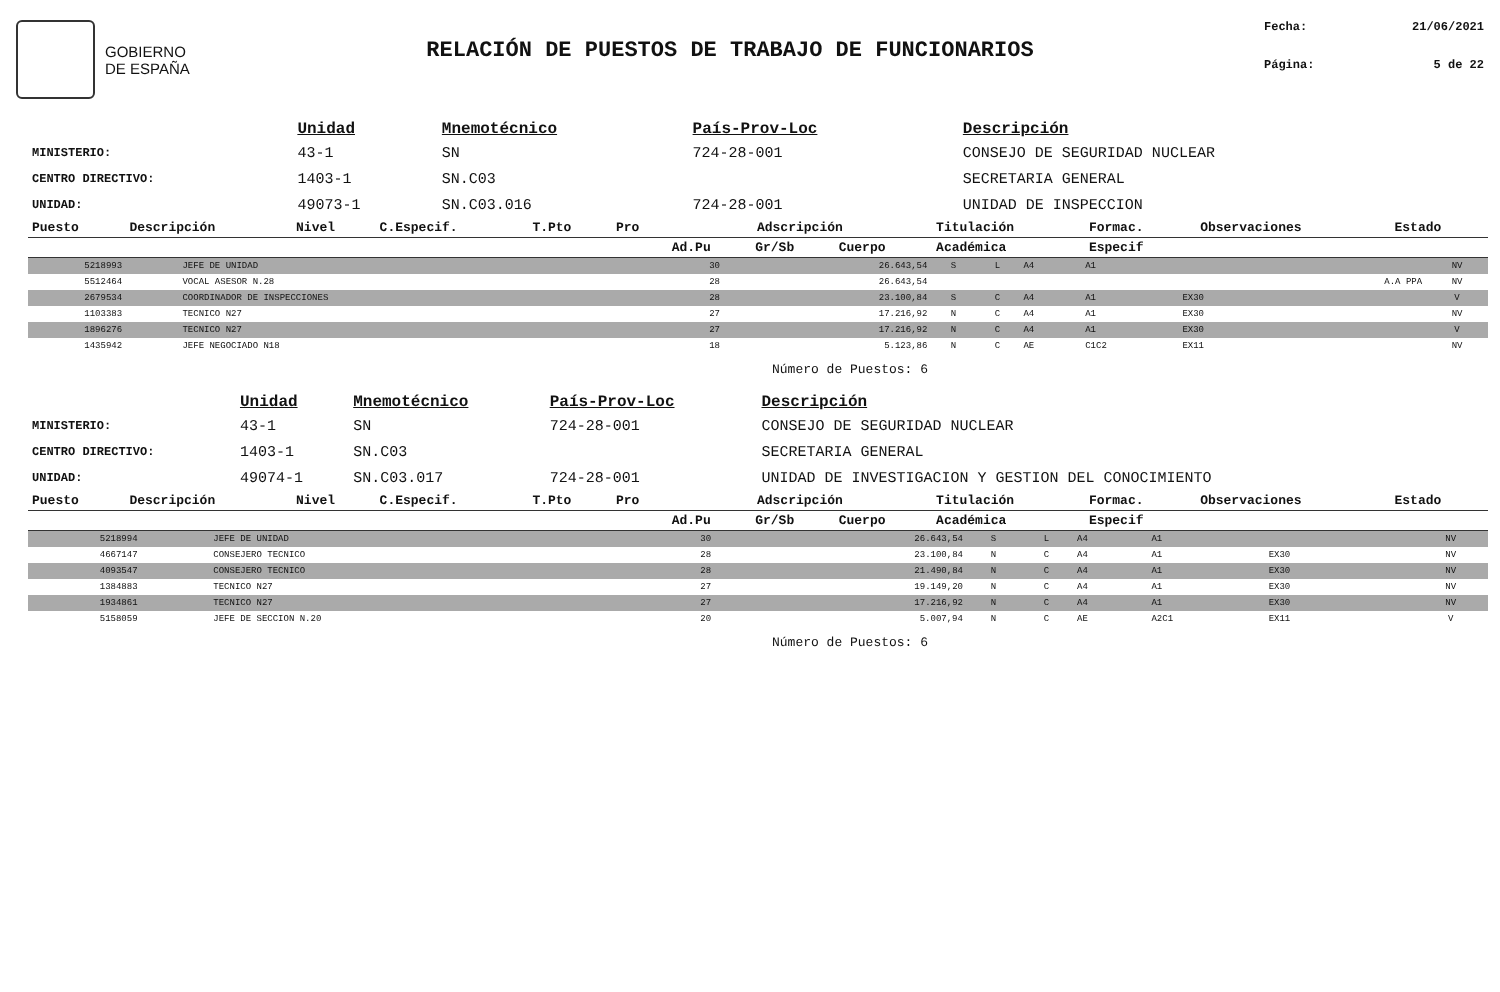GOBIERNO
DE ESPAÑA
RELACIÓN DE PUESTOS DE TRABAJO DE FUNCIONARIOS
Fecha: 21/06/2021
Página: 5 de 22
| | Unidad | Mnemotécnico | País-Prov-Loc | Descripción |
| --- | --- | --- | --- | --- |
| MINISTERIO: | 43-1 | SN | 724-28-001 | CONSEJO DE SEGURIDAD NUCLEAR |
| CENTRO DIRECTIVO: | 1403-1 | SN.C03 | | SECRETARIA GENERAL |
| UNIDAD: | 49073-1 | SN.C03.016 | 724-28-001 | UNIDAD DE INSPECCION |
| Puesto | Descripción | Nivel | C.Especif. | T.Pto | Pro | Adscripción | | | Titulación | Formac. | Observaciones | Estado |
| --- | --- | --- | --- | --- | --- | --- | --- | --- | --- | --- | --- | --- |
| | | | | | | Ad.Pu | Gr/Sb | Cuerpo | Académica | Especif | | |
| 5218993 | JEFE DE UNIDAD | 30 | 26.643,54 | S | L | A4 | A1 | | | NV |
| 5512464 | VOCAL ASESOR N.28 | 28 | 26.643,54 | | | | | | A.A PPA | NV |
| 2679534 | COORDINADOR DE INSPECCIONES | 28 | 23.100,84 | S | C | A4 | A1 | EX30 | | V |
| 1103383 | TECNICO N27 | 27 | 17.216,92 | N | C | A4 | A1 | EX30 | | NV |
| 1896276 | TECNICO N27 | 27 | 17.216,92 | N | C | A4 | A1 | EX30 | | V |
| 1435942 | JEFE NEGOCIADO N18 | 18 | 5.123,86 | N | C | AE | C1C2 | EX11 | | NV |
Número de Puestos: 6
| | Unidad | Mnemotécnico | País-Prov-Loc | Descripción |
| --- | --- | --- | --- | --- |
| MINISTERIO: | 43-1 | SN | 724-28-001 | CONSEJO DE SEGURIDAD NUCLEAR |
| CENTRO DIRECTIVO: | 1403-1 | SN.C03 | | SECRETARIA GENERAL |
| UNIDAD: | 49074-1 | SN.C03.017 | 724-28-001 | UNIDAD DE INVESTIGACION Y GESTION DEL CONOCIMIENTO |
| Puesto | Descripción | Nivel | C.Especif. | T.Pto | Pro | Adscripción | | | Titulación | Formac. | Observaciones | Estado |
| --- | --- | --- | --- | --- | --- | --- | --- | --- | --- | --- | --- | --- |
| | | | | | | Ad.Pu | Gr/Sb | Cuerpo | Académica | Especif | | |
| 5218994 | JEFE DE UNIDAD | 30 | 26.643,54 | S | L | A4 | A1 | | | NV |
| 4667147 | CONSEJERO TECNICO | 28 | 23.100,84 | N | C | A4 | A1 | EX30 | | NV |
| 4093547 | CONSEJERO TECNICO | 28 | 21.490,84 | N | C | A4 | A1 | EX30 | | NV |
| 1384883 | TECNICO N27 | 27 | 19.149,20 | N | C | A4 | A1 | EX30 | | NV |
| 1934861 | TECNICO N27 | 27 | 17.216,92 | N | C | A4 | A1 | EX30 | | NV |
| 5158059 | JEFE DE SECCION N.20 | 20 | 5.007,94 | N | C | AE | A2C1 | EX11 | | V |
Número de Puestos: 6